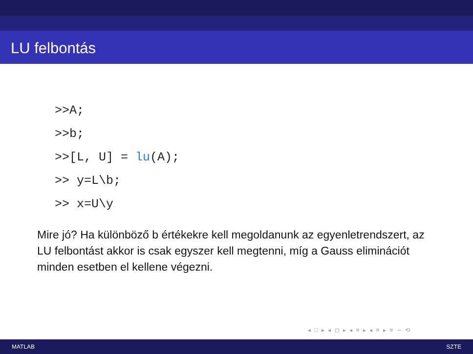LU felbontás
>>A;
>>b;
>>[L, U] = lu(A);
>> y=L\b;
>> x=U\y
Mire jó? Ha különböző b értékekre kell megoldanunk az egyenletrendszert, az LU felbontást akkor is csak egyszer kell megtenni, míg a Gauss eliminációt minden esetben el kellene végezni.
◂ □ ▸ ◂ ◻ ▸ ◂ ≡ ▸ ◂ ≡ ▸ ≡ ∽ ⟲
MATLAB SZTE